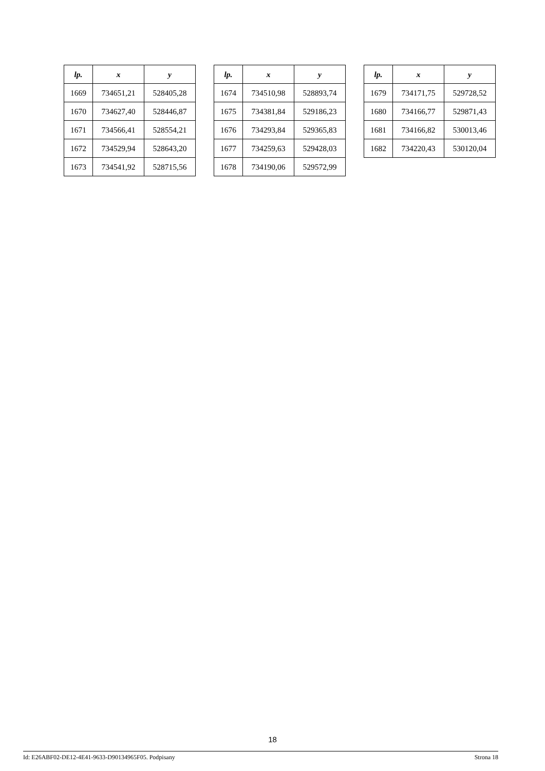| lp. | x | y |
| --- | --- | --- |
| 1669 | 734651,21 | 528405,28 |
| 1670 | 734627,40 | 528446,87 |
| 1671 | 734566,41 | 528554,21 |
| 1672 | 734529,94 | 528643,20 |
| 1673 | 734541,92 | 528715,56 |
| lp. | x | y |
| --- | --- | --- |
| 1674 | 734510,98 | 528893,74 |
| 1675 | 734381,84 | 529186,23 |
| 1676 | 734293,84 | 529365,83 |
| 1677 | 734259,63 | 529428,03 |
| 1678 | 734190,06 | 529572,99 |
| lp. | x | y |
| --- | --- | --- |
| 1679 | 734171,75 | 529728,52 |
| 1680 | 734166,77 | 529871,43 |
| 1681 | 734166,82 | 530013,46 |
| 1682 | 734220,43 | 530120,04 |
18
Id: E26ABF02-DE12-4E41-9633-D90134965F05. Podpisany Strona 18